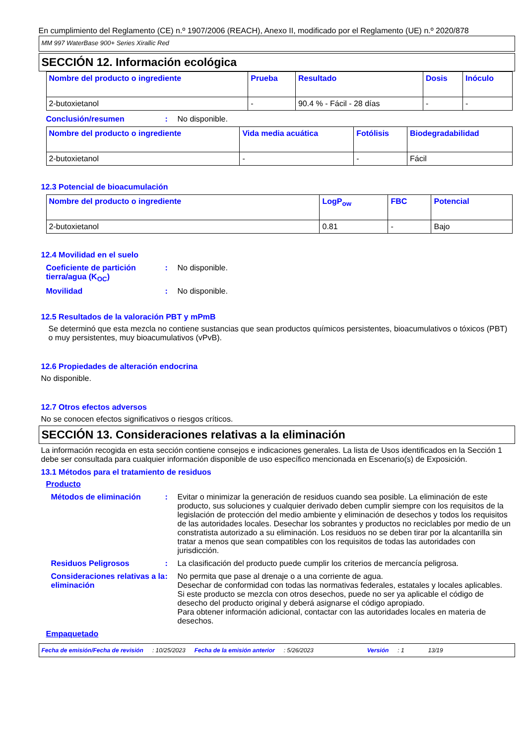En cumplimiento del Reglamento (CE) n.º 1907/2006 (REACH), Anexo II, modificado por el Reglamento (UE) n.º 2020/878
MM 997 WaterBase 900+ Series Xirallic Red
SECCIÓN 12. Información ecológica
| Nombre del producto o ingrediente | Prueba | Resultado | Dosis | Inóculo |
| --- | --- | --- | --- | --- |
| 2-butoxietanol | - | 90.4 % - Fácil - 28 días | - | - |
Conclusión/resumen : No disponible.
| Nombre del producto o ingrediente | Vida media acuática | Fotólisis | Biodegradabilidad |
| --- | --- | --- | --- |
| 2-butoxietanol | - | - | Fácil |
12.3 Potencial de bioacumulación
| Nombre del producto o ingrediente | LogP<sub>ow</sub> | FBC | Potencial |
| --- | --- | --- | --- |
| 2-butoxietanol | 0.81 | - | Bajo |
12.4 Movilidad en el suelo
Coeficiente de partición tierra/agua (K<sub>OC</sub>)
: No disponible.
Movilidad : No disponible.
12.5 Resultados de la valoración PBT y mPmB
Se determinó que esta mezcla no contiene sustancias que sean productos químicos persistentes, bioacumulativos o tóxicos (PBT) o muy persistentes, muy bioacumulativos (vPvB).
12.6 Propiedades de alteración endocrina
No disponible.
12.7 Otros efectos adversos
No se conocen efectos significativos o riesgos críticos.
SECCIÓN 13. Consideraciones relativas a la eliminación
La información recogida en esta sección contiene consejos e indicaciones generales. La lista de Usos identificados en la Sección 1 debe ser consultada para cualquier información disponible de uso específico mencionada en Escenario(s) de Exposición.
13.1 Métodos para el tratamiento de residuos
Producto
Métodos de eliminación : Evitar o minimizar la generación de residuos cuando sea posible. La eliminación de este producto, sus soluciones y cualquier derivado deben cumplir siempre con los requisitos de la legislación de protección del medio ambiente y eliminación de desechos y todos los requisitos de las autoridades locales. Desechar los sobrantes y productos no reciclables por medio de un constratista autorizado a su eliminación. Los residuos no se deben tirar por la alcantarilla sin tratar a menos que sean compatibles con los requisitos de todas las autoridades con jurisdicción.
Residuos Peligrosos : La clasificación del producto puede cumplir los criterios de mercancía peligrosa.
Consideraciones relativas a la eliminación
: No permita que pase al drenaje o a una corriente de agua.
Desechar de conformidad con todas las normativas federales, estatales y locales aplicables.
Si este producto se mezcla con otros desechos, puede no ser ya aplicable el código de desecho del producto original y deberá asignarse el código apropiado.
Para obtener información adicional, contactar con las autoridades locales en materia de desechos.
Empaquetado
Fecha de emisión/Fecha de revisión: 10/25/2023 Fecha de la emisión anterior: 5/26/2023 Versión: 1 13/19